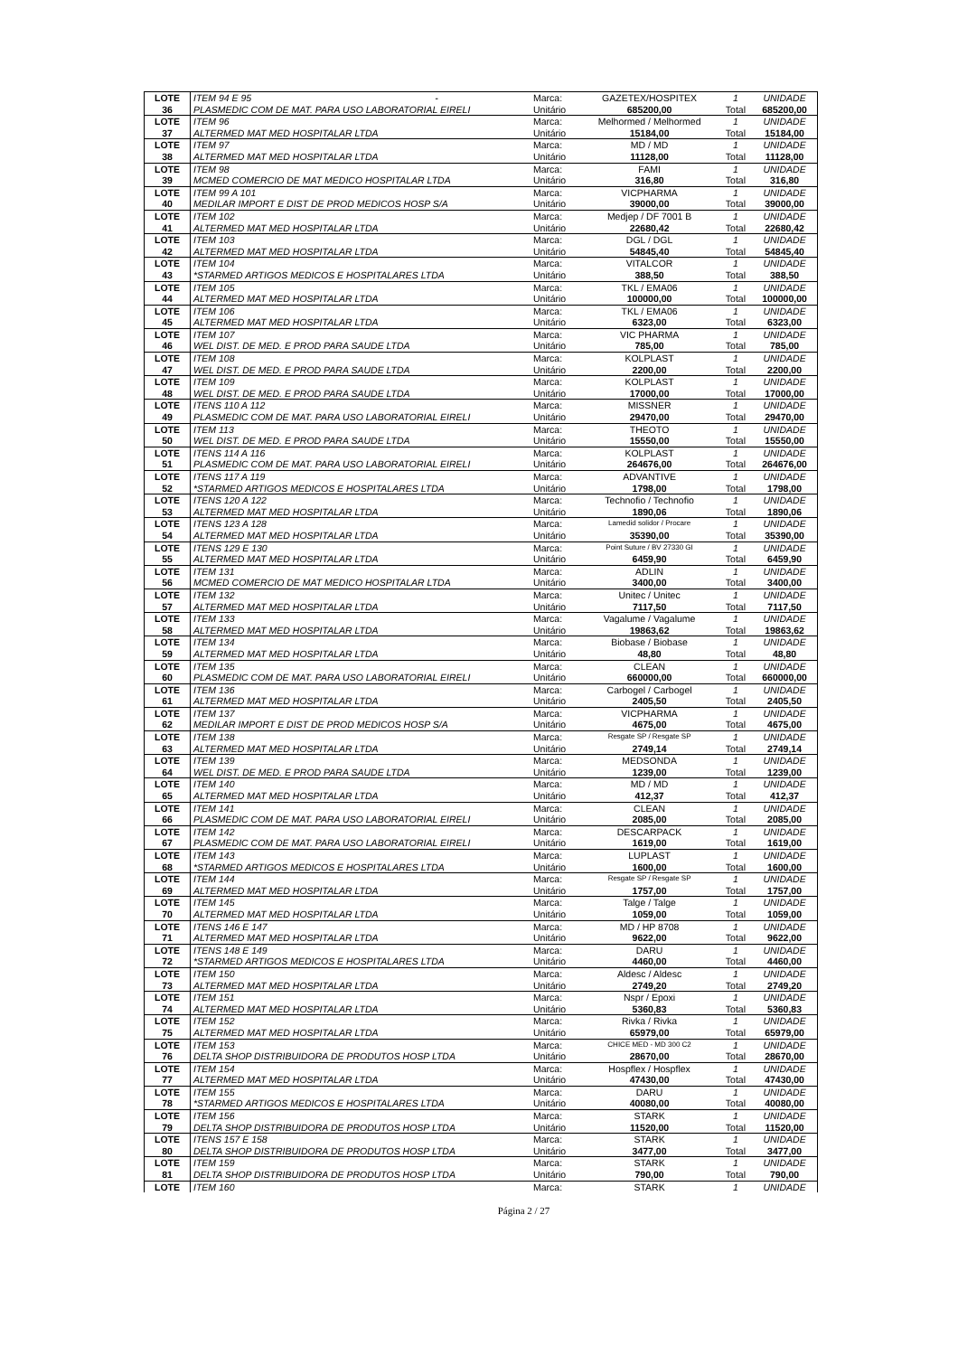| LOTE | ITEM 94 E 95 - | Marca: | GAZETEX/HOSPITEX | 1 | UNIDADE |
| 36 | PLASMEDIC COM DE MAT. PARA USO LABORATORIAL EIRELI | Unitário | 685200,00 | Total | 685200,00 |
| LOTE | ITEM 96 | Marca: | Melhormed / Melhormed | 1 | UNIDADE |
| 37 | ALTERMED MAT MED HOSPITALAR LTDA | Unitário | 15184,00 | Total | 15184,00 |
| LOTE | ITEM 97 | Marca: | MD / MD | 1 | UNIDADE |
| 38 | ALTERMED MAT MED HOSPITALAR LTDA | Unitário | 11128,00 | Total | 11128,00 |
| LOTE | ITEM 98 | Marca: | FAMI | 1 | UNIDADE |
| 39 | MCMED COMERCIO DE MAT MEDICO HOSPITALAR LTDA | Unitário | 316,80 | Total | 316,80 |
| LOTE | ITEM 99 A 101 | Marca: | VICPHARMA | 1 | UNIDADE |
| 40 | MEDILAR IMPORT E DIST DE PROD MEDICOS HOSP S/A | Unitário | 39000,00 | Total | 39000,00 |
| LOTE | ITEM 102 | Marca: | Medjep / DF 7001 B | 1 | UNIDADE |
| 41 | ALTERMED MAT MED HOSPITALAR LTDA | Unitário | 22680,42 | Total | 22680,42 |
| LOTE | ITEM 103 | Marca: | DGL / DGL | 1 | UNIDADE |
| 42 | ALTERMED MAT MED HOSPITALAR LTDA | Unitário | 54845,40 | Total | 54845,40 |
| LOTE | ITEM 104 | Marca: | VITALCOR | 1 | UNIDADE |
| 43 | *STARMED ARTIGOS MEDICOS E HOSPITALARES LTDA | Unitário | 388,50 | Total | 388,50 |
| LOTE | ITEM 105 | Marca: | TKL / EMA06 | 1 | UNIDADE |
| 44 | ALTERMED MAT MED HOSPITALAR LTDA | Unitário | 100000,00 | Total | 100000,00 |
| LOTE | ITEM 106 | Marca: | TKL / EMA06 | 1 | UNIDADE |
| 45 | ALTERMED MAT MED HOSPITALAR LTDA | Unitário | 6323,00 | Total | 6323,00 |
| LOTE | ITEM 107 | Marca: | VIC PHARMA | 1 | UNIDADE |
| 46 | WEL DIST. DE MED. E PROD PARA SAUDE LTDA | Unitário | 785,00 | Total | 785,00 |
| LOTE | ITEM 108 | Marca: | KOLPLAST | 1 | UNIDADE |
| 47 | WEL DIST. DE MED. E PROD PARA SAUDE LTDA | Unitário | 2200,00 | Total | 2200,00 |
| LOTE | ITEM 109 | Marca: | KOLPLAST | 1 | UNIDADE |
| 48 | WEL DIST. DE MED. E PROD PARA SAUDE LTDA | Unitário | 17000,00 | Total | 17000,00 |
| LOTE | ITENS 110 A 112 | Marca: | MISSNER | 1 | UNIDADE |
| 49 | PLASMEDIC COM DE MAT. PARA USO LABORATORIAL EIRELI | Unitário | 29470,00 | Total | 29470,00 |
| LOTE | ITEM 113 | Marca: | THEOTO | 1 | UNIDADE |
| 50 | WEL DIST. DE MED. E PROD PARA SAUDE LTDA | Unitário | 15550,00 | Total | 15550,00 |
| LOTE | ITENS 114 A 116 | Marca: | KOLPLAST | 1 | UNIDADE |
| 51 | PLASMEDIC COM DE MAT. PARA USO LABORATORIAL EIRELI | Unitário | 264676,00 | Total | 264676,00 |
| LOTE | ITENS 117 A 119 | Marca: | ADVANTIVE | 1 | UNIDADE |
| 52 | *STARMED ARTIGOS MEDICOS E HOSPITALARES LTDA | Unitário | 1798,00 | Total | 1798,00 |
| LOTE | ITENS 120 A 122 | Marca: | Technofio / Technofio | 1 | UNIDADE |
| 53 | ALTERMED MAT MED HOSPITALAR LTDA | Unitário | 1890,06 | Total | 1890,06 |
| LOTE | ITENS 123 A 128 | Marca: | Lamedid solidor / Procare | 1 | UNIDADE |
| 54 | ALTERMED MAT MED HOSPITALAR LTDA | Unitário | 35390,00 | Total | 35390,00 |
| LOTE | ITENS 129 E 130 | Marca: | Point Suture / BV 27330 GI | 1 | UNIDADE |
| 55 | ALTERMED MAT MED HOSPITALAR LTDA | Unitário | 6459,90 | Total | 6459,90 |
| LOTE | ITEM 131 | Marca: | ADLIN | 1 | UNIDADE |
| 56 | MCMED COMERCIO DE MAT MEDICO HOSPITALAR LTDA | Unitário | 3400,00 | Total | 3400,00 |
| LOTE | ITEM 132 | Marca: | Unitec / Unitec | 1 | UNIDADE |
| 57 | ALTERMED MAT MED HOSPITALAR LTDA | Unitário | 7117,50 | Total | 7117,50 |
| LOTE | ITEM 133 | Marca: | Vagalume / Vagalume | 1 | UNIDADE |
| 58 | ALTERMED MAT MED HOSPITALAR LTDA | Unitário | 19863,62 | Total | 19863,62 |
| LOTE | ITEM 134 | Marca: | Biobase / Biobase | 1 | UNIDADE |
| 59 | ALTERMED MAT MED HOSPITALAR LTDA | Unitário | 48,80 | Total | 48,80 |
| LOTE | ITEM 135 | Marca: | CLEAN | 1 | UNIDADE |
| 60 | PLASMEDIC COM DE MAT. PARA USO LABORATORIAL EIRELI | Unitário | 660000,00 | Total | 660000,00 |
| LOTE | ITEM 136 | Marca: | Carbogel / Carbogel | 1 | UNIDADE |
| 61 | ALTERMED MAT MED HOSPITALAR LTDA | Unitário | 2405,50 | Total | 2405,50 |
| LOTE | ITEM 137 | Marca: | VICPHARMA | 1 | UNIDADE |
| 62 | MEDILAR IMPORT E DIST DE PROD MEDICOS HOSP S/A | Unitário | 4675,00 | Total | 4675,00 |
| LOTE | ITEM 138 | Marca: | Resgate SP / Resgate SP | 1 | UNIDADE |
| 63 | ALTERMED MAT MED HOSPITALAR LTDA | Unitário | 2749,14 | Total | 2749,14 |
| LOTE | ITEM 139 | Marca: | MEDSONDA | 1 | UNIDADE |
| 64 | WEL DIST. DE MED. E PROD PARA SAUDE LTDA | Unitário | 1239,00 | Total | 1239,00 |
| LOTE | ITEM 140 | Marca: | MD / MD | 1 | UNIDADE |
| 65 | ALTERMED MAT MED HOSPITALAR LTDA | Unitário | 412,37 | Total | 412,37 |
| LOTE | ITEM 141 | Marca: | CLEAN | 1 | UNIDADE |
| 66 | PLASMEDIC COM DE MAT. PARA USO LABORATORIAL EIRELI | Unitário | 2085,00 | Total | 2085,00 |
| LOTE | ITEM 142 | Marca: | DESCARPACK | 1 | UNIDADE |
| 67 | PLASMEDIC COM DE MAT. PARA USO LABORATORIAL EIRELI | Unitário | 1619,00 | Total | 1619,00 |
| LOTE | ITEM 143 | Marca: | LUPLAST | 1 | UNIDADE |
| 68 | *STARMED ARTIGOS MEDICOS E HOSPITALARES LTDA | Unitário | 1600,00 | Total | 1600,00 |
| LOTE | ITEM 144 | Marca: | Resgate SP / Resgate SP | 1 | UNIDADE |
| 69 | ALTERMED MAT MED HOSPITALAR LTDA | Unitário | 1757,00 | Total | 1757,00 |
| LOTE | ITEM 145 | Marca: | Talge / Talge | 1 | UNIDADE |
| 70 | ALTERMED MAT MED HOSPITALAR LTDA | Unitário | 1059,00 | Total | 1059,00 |
| LOTE | ITENS 146 E 147 | Marca: | MD / HP 8708 | 1 | UNIDADE |
| 71 | ALTERMED MAT MED HOSPITALAR LTDA | Unitário | 9622,00 | Total | 9622,00 |
| LOTE | ITENS 148 E 149 | Marca: | DARU | 1 | UNIDADE |
| 72 | *STARMED ARTIGOS MEDICOS E HOSPITALARES LTDA | Unitário | 4460,00 | Total | 4460,00 |
| LOTE | ITEM 150 | Marca: | Aldesc / Aldesc | 1 | UNIDADE |
| 73 | ALTERMED MAT MED HOSPITALAR LTDA | Unitário | 2749,20 | Total | 2749,20 |
| LOTE | ITEM 151 | Marca: | Nspr / Epoxi | 1 | UNIDADE |
| 74 | ALTERMED MAT MED HOSPITALAR LTDA | Unitário | 5360,83 | Total | 5360,83 |
| LOTE | ITEM 152 | Marca: | Rivka / Rivka | 1 | UNIDADE |
| 75 | ALTERMED MAT MED HOSPITALAR LTDA | Unitário | 65979,00 | Total | 65979,00 |
| LOTE | ITEM 153 | Marca: | CHICE MED - MD 300 C2 | 1 | UNIDADE |
| 76 | DELTA SHOP DISTRIBUIDORA DE PRODUTOS HOSP LTDA | Unitário | 28670,00 | Total | 28670,00 |
| LOTE | ITEM 154 | Marca: | Hospflex / Hospflex | 1 | UNIDADE |
| 77 | ALTERMED MAT MED HOSPITALAR LTDA | Unitário | 47430,00 | Total | 47430,00 |
| LOTE | ITEM 155 | Marca: | DARU | 1 | UNIDADE |
| 78 | *STARMED ARTIGOS MEDICOS E HOSPITALARES LTDA | Unitário | 40080,00 | Total | 40080,00 |
| LOTE | ITEM 156 | Marca: | STARK | 1 | UNIDADE |
| 79 | DELTA SHOP DISTRIBUIDORA DE PRODUTOS HOSP LTDA | Unitário | 11520,00 | Total | 11520,00 |
| LOTE | ITENS 157 E 158 | Marca: | STARK | 1 | UNIDADE |
| 80 | DELTA SHOP DISTRIBUIDORA DE PRODUTOS HOSP LTDA | Unitário | 3477,00 | Total | 3477,00 |
| LOTE | ITEM 159 | Marca: | STARK | 1 | UNIDADE |
| 81 | DELTA SHOP DISTRIBUIDORA DE PRODUTOS HOSP LTDA | Unitário | 790,00 | Total | 790,00 |
| LOTE | ITEM 160 | Marca: | STARK | 1 | UNIDADE |
Página 2 / 27